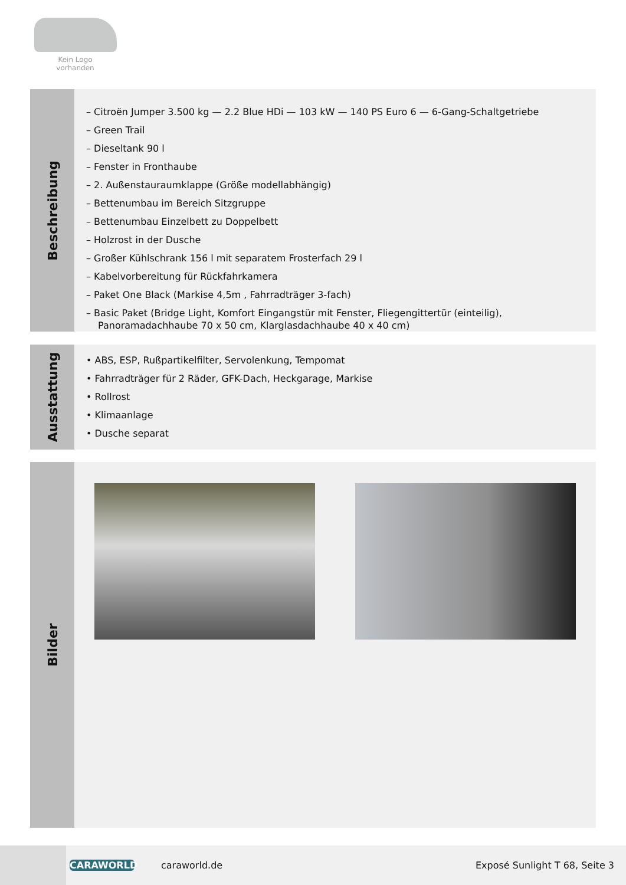Kein Logo
vorhanden
Beschreibung
– Citroën Jumper 3.500 kg — 2.2 Blue HDi — 103 kW — 140 PS Euro 6 — 6-Gang-Schaltgetriebe
– Green Trail
– Dieseltank 90 l
– Fenster in Fronthaube
– 2. Außenstauraumklappe (Größe modellabhängig)
– Bettenumbau im Bereich Sitzgruppe
– Bettenumbau Einzelbett zu Doppelbett
– Holzrost in der Dusche
– Großer Kühlschrank 156 l mit separatem Frosterfach 29 l
– Kabelvorbereitung für Rückfahrkamera
– Paket One Black (Markise 4,5m , Fahrradträger 3-fach)
– Basic Paket (Bridge Light, Komfort Eingangstür mit Fenster, Fliegengittertür (einteilig), Panoramadachhaube 70 x 50 cm, Klarglasdachhaube 40 x 40 cm)
Ausstattung
• ABS, ESP, Rußpartikelfilter, Servolenkung, Tempomat
• Fahrradträger für 2 Räder, GFK-Dach, Heckgarage, Markise
• Rollrost
• Klimaanlage
• Dusche separat
Bilder
CARAWORLD caraworld.de Exposé Sunlight T 68, Seite 3